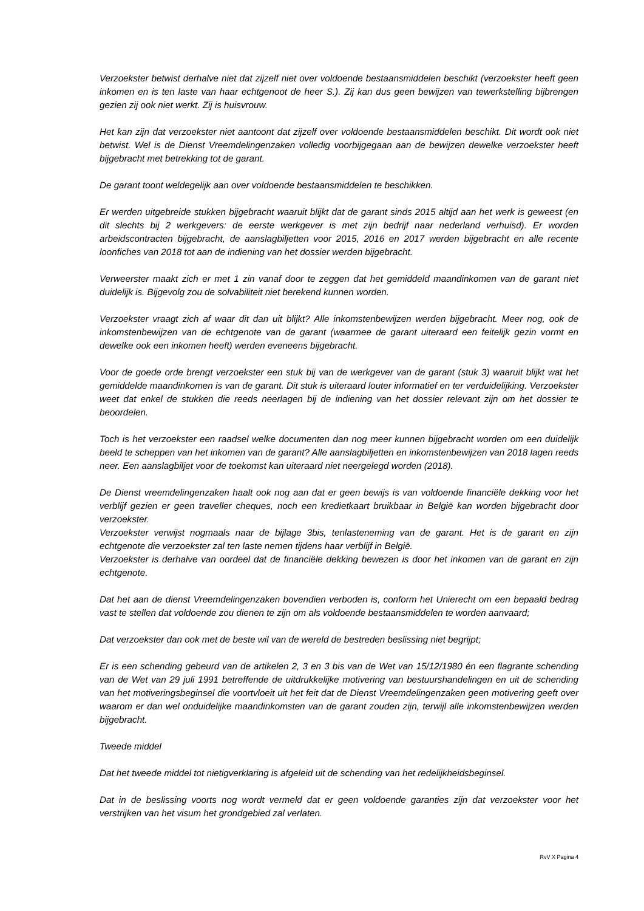Verzoekster betwist derhalve niet dat zijzelf niet over voldoende bestaansmiddelen beschikt (verzoekster heeft geen inkomen en is ten laste van haar echtgenoot de heer S.). Zij kan dus geen bewijzen van tewerkstelling bijbrengen gezien zij ook niet werkt. Zij is huisvrouw.
Het kan zijn dat verzoekster niet aantoont dat zijzelf over voldoende bestaansmiddelen beschikt. Dit wordt ook niet betwist. Wel is de Dienst Vreemdelingenzaken volledig voorbijgegaan aan de bewijzen dewelke verzoekster heeft bijgebracht met betrekking tot de garant.
De garant toont weldegelijk aan over voldoende bestaansmiddelen te beschikken.
Er werden uitgebreide stukken bijgebracht waaruit blijkt dat de garant sinds 2015 altijd aan het werk is geweest (en dit slechts bij 2 werkgevers: de eerste werkgever is met zijn bedrijf naar nederland verhuisd). Er worden arbeidscontracten bijgebracht, de aanslagbiljetten voor 2015, 2016 en 2017 werden bijgebracht en alle recente loonfiches van 2018 tot aan de indiening van het dossier werden bijgebracht.
Verweerster maakt zich er met 1 zin vanaf door te zeggen dat het gemiddeld maandinkomen van de garant niet duidelijk is. Bijgevolg zou de solvabiliteit niet berekend kunnen worden.
Verzoekster vraagt zich af waar dit dan uit blijkt? Alle inkomstenbewijzen werden bijgebracht. Meer nog, ook de inkomstenbewijzen van de echtgenote van de garant (waarmee de garant uiteraard een feitelijk gezin vormt en dewelke ook een inkomen heeft) werden eveneens bijgebracht.
Voor de goede orde brengt verzoekster een stuk bij van de werkgever van de garant (stuk 3) waaruit blijkt wat het gemiddelde maandinkomen is van de garant. Dit stuk is uiteraard louter informatief en ter verduidelijking. Verzoekster weet dat enkel de stukken die reeds neerlagen bij de indiening van het dossier relevant zijn om het dossier te beoordelen.
Toch is het verzoekster een raadsel welke documenten dan nog meer kunnen bijgebracht worden om een duidelijk beeld te scheppen van het inkomen van de garant? Alle aanslagbiljetten en inkomstenbewijzen van 2018 lagen reeds neer. Een aanslagbiljet voor de toekomst kan uiteraard niet neergelegd worden (2018).
De Dienst vreemdelingenzaken haalt ook nog aan dat er geen bewijs is van voldoende financiële dekking voor het verblijf gezien er geen traveller cheques, noch een kredietkaart bruikbaar in België kan worden bijgebracht door verzoekster.
Verzoekster verwijst nogmaals naar de bijlage 3bis, tenlasteneming van de garant. Het is de garant en zijn echtgenote die verzoekster zal ten laste nemen tijdens haar verblijf in België.
Verzoekster is derhalve van oordeel dat de financiële dekking bewezen is door het inkomen van de garant en zijn echtgenote.
Dat het aan de dienst Vreemdelingenzaken bovendien verboden is, conform het Unierecht om een bepaald bedrag vast te stellen dat voldoende zou dienen te zijn om als voldoende bestaansmiddelen te worden aanvaard;
Dat verzoekster dan ook met de beste wil van de wereld de bestreden beslissing niet begrijpt;
Er is een schending gebeurd van de artikelen 2, 3 en 3 bis van de Wet van 15/12/1980 én een flagrante schending van de Wet van 29 juli 1991 betreffende de uitdrukkelijke motivering van bestuurshandelingen en uit de schending van het motiveringsbeginsel die voortvloeit uit het feit dat de Dienst Vreemdelingenzaken geen motivering geeft over waarom er dan wel onduidelijke maandinkomsten van de garant zouden zijn, terwijl alle inkomstenbewijzen werden bijgebracht.
Tweede middel
Dat het tweede middel tot nietigverklaring is afgeleid uit de schending van het redelijkheidsbeginsel.
Dat in de beslissing voorts nog wordt vermeld dat er geen voldoende garanties zijn dat verzoekster voor het verstrijken van het visum het grondgebied zal verlaten.
RvV X Pagina 4